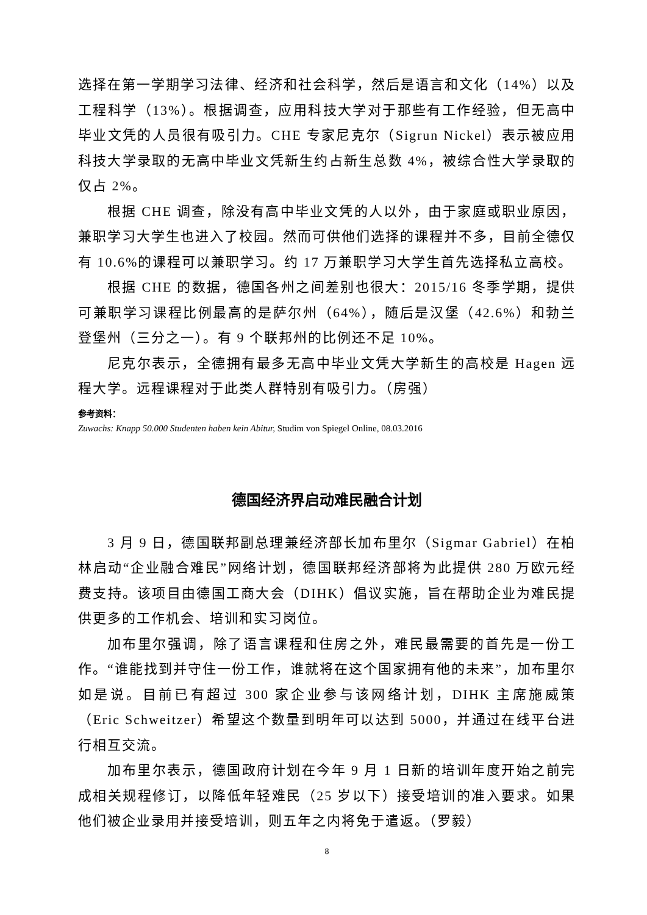选择在第一学期学习法律、经济和社会科学，然后是语言和文化（14%）以及工程科学（13%）。根据调查，应用科技大学对于那些有工作经验，但无高中毕业文凭的人员很有吸引力。CHE 专家尼克尔（Sigrun Nickel）表示被应用科技大学录取的无高中毕业文凭新生约占新生总数 4%，被综合性大学录取的仅占 2%。
根据 CHE 调查，除没有高中毕业文凭的人以外，由于家庭或职业原因，兼职学习大学生也进入了校园。然而可供他们选择的课程并不多，目前全德仅有 10.6%的课程可以兼职学习。约 17 万兼职学习大学生首先选择私立高校。
根据 CHE 的数据，德国各州之间差别也很大：2015/16 冬季学期，提供可兼职学习课程比例最高的是萨尔州（64%），随后是汉堡（42.6%）和勃兰登堡州（三分之一）。有 9 个联邦州的比例还不足 10%。
尼克尔表示，全德拥有最多无高中毕业文凭大学新生的高校是 Hagen 远程大学。远程课程对于此类人群特别有吸引力。（房强）
参考资料：
Zuwachs: Knapp 50.000 Studenten haben kein Abitur, Studim von Spiegel Online, 08.03.2016
德国经济界启动难民融合计划
3 月 9 日，德国联邦副总理兼经济部长加布里尔（Sigmar Gabriel）在柏林启动“企业融合难民”网络计划，德国联邦经济部将为此提供 280 万欧元经费支持。该项目由德国工商大会（DIHK）倡议实施，旨在帮助企业为难民提供更多的工作机会、培训和实习岗位。
加布里尔强调，除了语言课程和住房之外，难民最需要的首先是一份工作。“谁能找到并守住一份工作，谁就将在这个国家拥有他的未来”，加布里尔如是说。目前已有超过 300 家企业参与该网络计划，DIHK 主席施威策（Eric Schweitzer）希望这个数量到明年可以达到 5000，并通过在线平台进行相互交流。
加布里尔表示，德国政府计划在今年 9 月 1 日新的培训年度开始之前完成相关规程修订，以降低年轻难民（25 岁以下）接受培训的准入要求。如果他们被企业录用并接受培训，则五年之内将免于遣返。（罗毅）
8